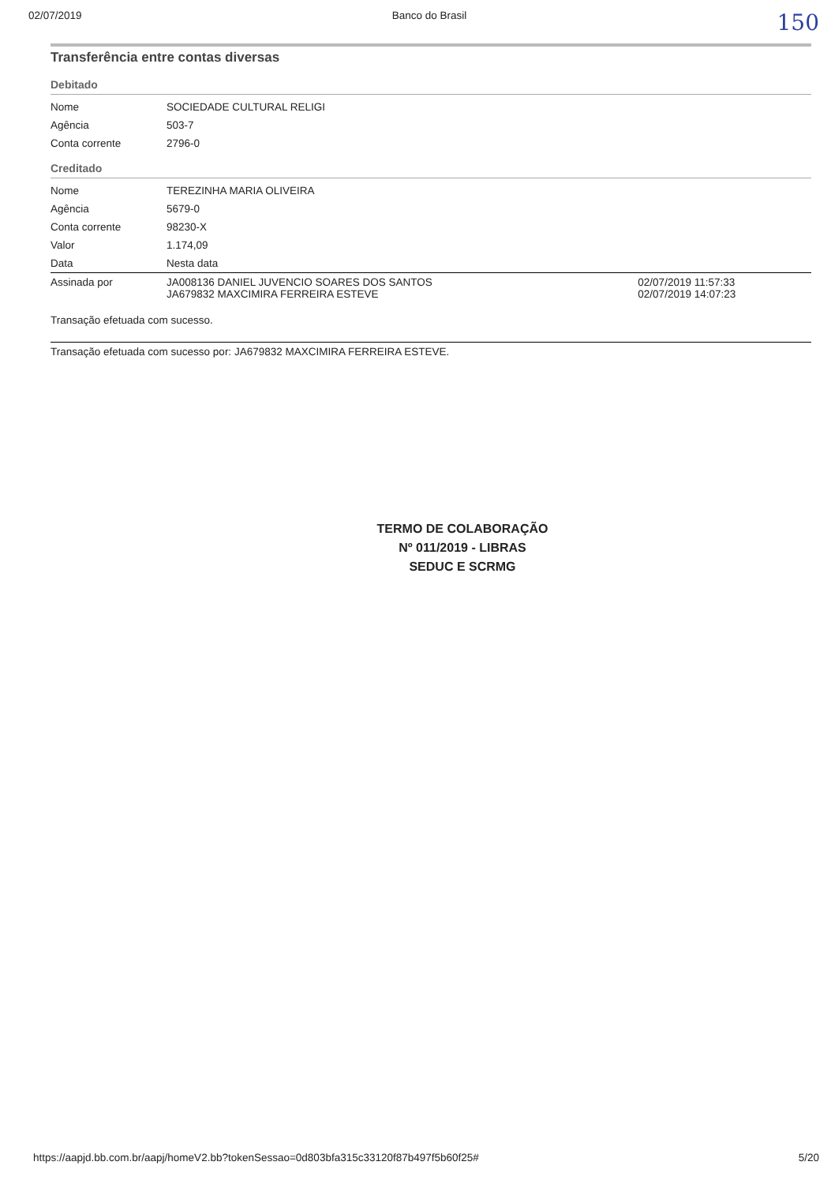02/07/2019 Banco do Brasil 150
Transferência entre contas diversas
Debitado
| Nome | SOCIEDADE CULTURAL RELIGI |
| Agência | 503-7 |
| Conta corrente | 2796-0 |
Creditado
| Nome | TEREZINHA MARIA OLIVEIRA | |
| Agência | 5679-0 | |
| Conta corrente | 98230-X | |
| Valor | 1.174,09 | |
| Data | Nesta data | |
| Assinada por | JA008136 DANIEL JUVENCIO SOARES DOS SANTOS JA679832 MAXCIMIRA FERREIRA ESTEVE | 02/07/2019 11:57:33 02/07/2019 14:07:23 |
Transação efetuada com sucesso.
Transação efetuada com sucesso por: JA679832 MAXCIMIRA FERREIRA ESTEVE.
TERMO DE COLABORAÇÃO
Nº 011/2019 - LIBRAS
SEDUC E SCRMG
https://aapjd.bb.com.br/aapj/homeV2.bb?tokenSessao=0d803bfa315c33120f87b497f5b60f25# 5/20